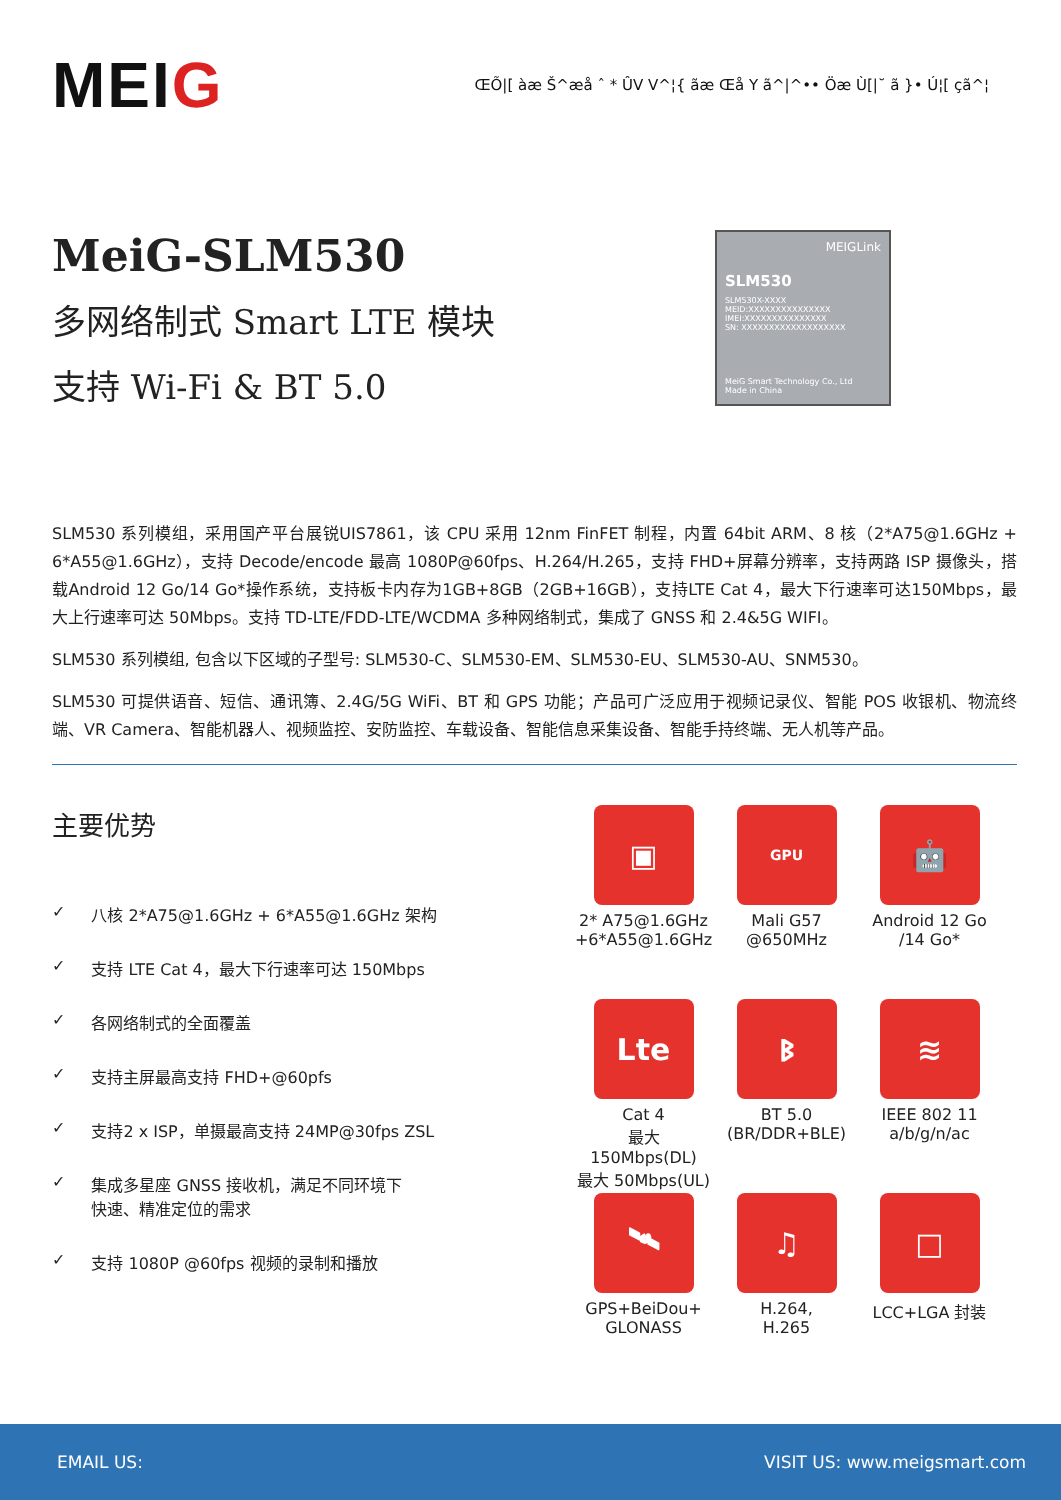MEIG
ŒÕ|[ àæ Š^æå ˆ * ÛV V^¦{ ãæ Œå Y ã^|^•• Öæ Ù[|˘ ã }• Ú¦[ çã^¦
MeiG-SLM530
多网络制式 Smart LTE 模块
支持 Wi-Fi & BT 5.0
MEIGLink
SLM530
SLM530X-XXXX
MEID:XXXXXXXXXXXXXXX
IMEI:XXXXXXXXXXXXXXX
SN: XXXXXXXXXXXXXXXXXXX
MeiG Smart Technology Co., Ltd Made in China
SLM530 系列模组，采用国产平台展锐UIS7861，该 CPU 采用 12nm FinFET 制程，内置 64bit ARM、8 核（2*A75@1.6GHz + 6*A55@1.6GHz），支持 Decode/encode 最高 1080P@60fps、H.264/H.265，支持 FHD+屏幕分辨率，支持两路 ISP 摄像头，搭载Android 12 Go/14 Go*操作系统，支持板卡内存为1GB+8GB（2GB+16GB），支持LTE Cat 4，最大下行速率可达150Mbps，最大上行速率可达 50Mbps。支持 TD-LTE/FDD-LTE/WCDMA 多种网络制式，集成了 GNSS 和 2.4&5G WIFI。
SLM530 系列模组, 包含以下区域的子型号: SLM530-C、SLM530-EM、SLM530-EU、SLM530-AU、SNM530。
SLM530 可提供语音、短信、通讯簿、2.4G/5G WiFi、BT 和 GPS 功能；产品可广泛应用于视频记录仪、智能 POS 收银机、物流终端、VR Camera、智能机器人、视频监控、安防监控、车载设备、智能信息采集设备、智能手持终端、无人机等产品。
主要优势
✓ 八核 2*A75@1.6GHz + 6*A55@1.6GHz 架构
✓ 支持 LTE Cat 4，最大下行速率可达 150Mbps
✓ 各网络制式的全面覆盖
✓ 支持主屏最高支持 FHD+@60pfs
✓ 支持2 x ISP，单摄最高支持 24MP@30fps ZSL
✓ 集成多星座 GNSS 接收机，满足不同环境下
快速、精准定位的需求
✓ 支持 1080P @60fps 视频的录制和播放
▣
2* A75@1.6GHz
+6*A55@1.6GHz
GPU
Mali G57
@650MHz
🤖
Android 12 Go
/14 Go*
Lte
Cat 4
最大 150Mbps(DL)
最大 50Mbps(UL)
ᛒ
BT 5.0
(BR/DDR+BLE)
≋
IEEE 802 11
a/b/g/n/ac
🛰
GPS+BeiDou+
GLONASS
♫
H.264,
H.265
□
LCC+LGA 封装
EMAIL US: VISIT US: www.meigsmart.com